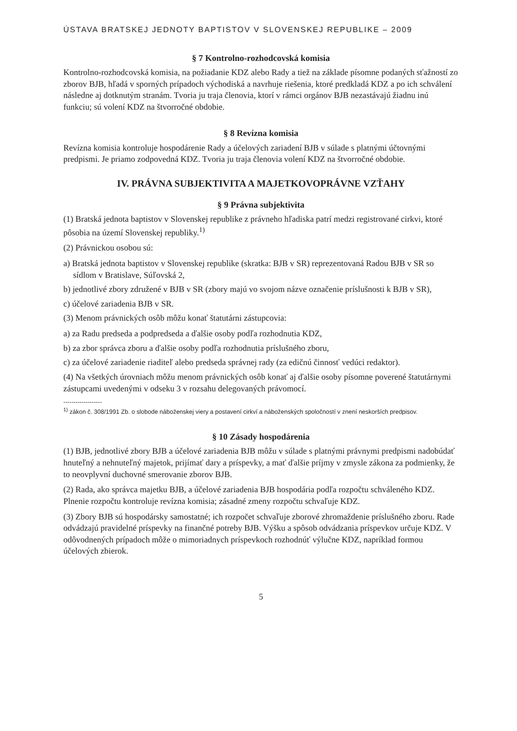ÚSTAVA BRATSKEJ JEDNOTY BAPTISTOV V SLOVENSKEJ REPUBLIKE – 2009
§ 7 Kontrolno-rozhodcovská komisia
Kontrolno-rozhodcovská komisia, na požiadanie KDZ alebo Rady a tiež na základe písomne podaných sťažností zo zborov BJB, hľadá v sporných prípadoch východiská a navrhuje riešenia, ktoré predkladá KDZ a po ich schválení následne aj dotknutým stranám. Tvoria ju traja členovia, ktorí v rámci orgánov BJB nezastávajú žiadnu inú funkciu; sú volení KDZ na štvorročné obdobie.
§ 8 Revízna komisia
Revízna komisia kontroluje hospodárenie Rady a účelových zariadení BJB v súlade s platnými účtovnými predpismi. Je priamo zodpovedná KDZ. Tvoria ju traja členovia volení KDZ na štvorročné obdobie.
IV. PRÁVNA SUBJEKTIVITA A MAJETKOVOPRÁVNE VZŤAHY
§ 9 Právna subjektivita
(1) Bratská jednota baptistov v Slovenskej republike z právneho hľadiska patrí medzi registrované cirkvi, ktoré pôsobia na území Slovenskej republiky.<sup>1)</sup>
(2) Právnickou osobou sú:
a) Bratská jednota baptistov v Slovenskej republike (skratka: BJB v SR) reprezentovaná Radou BJB v SR so sídlom v Bratislave, Súľovská 2,
b) jednotlivé zbory združené v BJB v SR (zbory majú vo svojom názve označenie príslušnosti k BJB v SR),
c) účelové zariadenia BJB v SR.
(3) Menom právnických osôb môžu konať štatutárni zástupcovia:
a) za Radu predseda a podpredseda a ďalšie osoby podľa rozhodnutia KDZ,
b) za zbor správca zboru a ďalšie osoby podľa rozhodnutia príslušného zboru,
c) za účelové zariadenie riaditeľ alebo predseda správnej rady (za edičnú činnosť vedúci redaktor).
(4) Na všetkých úrovniach môžu menom právnických osôb konať aj ďalšie osoby písomne poverené štatutárnymi zástupcami uvedenými v odseku 3 v rozsahu delegovaných právomocí.
-------------------
<sup>1)</sup> zákon č. 308/1991 Zb. o slobode náboženskej viery a postavení cirkví a náboženských spoločností v znení neskorších predpisov.
§ 10 Zásady hospodárenia
(1) BJB, jednotlivé zbory BJB a účelové zariadenia BJB môžu v súlade s platnými právnymi predpismi nadobúdať hnuteľný a nehnuteľný majetok, prijímať dary a príspevky, a mať ďalšie príjmy v zmysle zákona za podmienky, že to neovplyvní duchovné smerovanie zborov BJB.
(2) Rada, ako správca majetku BJB, a účelové zariadenia BJB hospodária podľa rozpočtu schváleného KDZ. Plnenie rozpočtu kontroluje revízna komisia; zásadné zmeny rozpočtu schvaľuje KDZ.
(3) Zbory BJB sú hospodársky samostatné; ich rozpočet schvaľuje zborové zhromaždenie príslušného zboru. Rade odvádzajú pravidelné príspevky na finančné potreby BJB. Výšku a spôsob odvádzania príspevkov určuje KDZ. V odôvodnených prípadoch môže o mimoriadnych príspevkoch rozhodnúť výlučne KDZ, napríklad formou účelových zbierok.
5